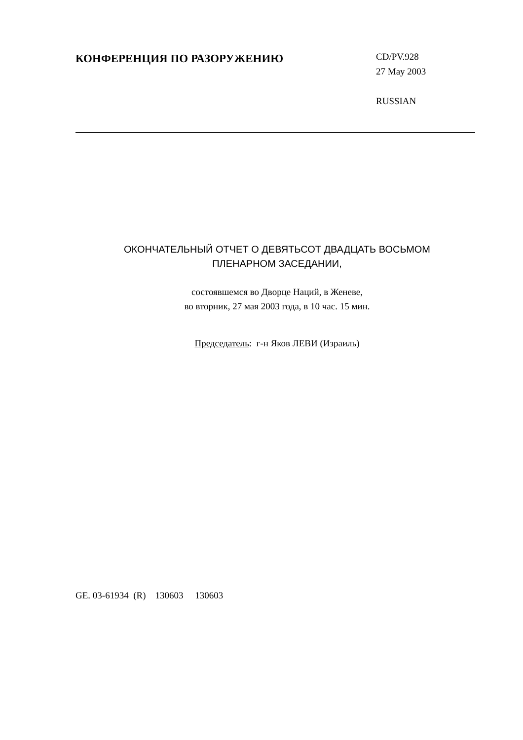КОНФЕРЕНЦИЯ ПО РАЗОРУЖЕНИЮ
CD/PV.928
27 May 2003
RUSSIAN
ОКОНЧАТЕЛЬНЫЙ ОТЧЕТ О ДЕВЯТЬСОТ ДВАДЦАТЬ ВОСЬМОМ
ПЛЕНАРНОМ ЗАСЕДАНИИ,
состоявшемся во Дворце Наций, в Женеве,
во вторник, 27 мая 2003 года, в 10 час. 15 мин.
Председатель: г-н Яков ЛЕВИ (Израиль)
GE. 03-61934 (R) 130603 130603